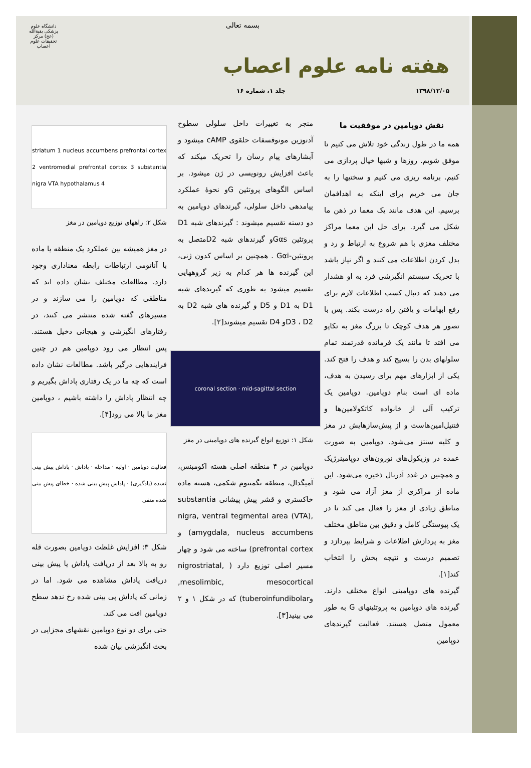بسمه تعالی
هفته نامه علوم اعصاب
۱۳۹۸/۱۲/۰۵ جلد ۱، شماره ۱۶
دانشگاه علوم پزشکی بقیة‌الله (عج) مرکز تحقیقات علوم اعصاب
نقش دوپامین در موفقیت ما
همه ما در طول زندگی خود تلاش می کنیم تا موفق شویم. روزها و شبها خیال پردازی می کنیم. برنامه ریزی می کنیم و سختیها را به جان می خریم برای اینکه به اهدافمان برسیم. این هدف مانند یک معما در ذهن ما شکل می گیرد. برای حل این معما مراکز مختلف مغزی با هم شروع به ارتباط و رد و بدل کردن اطلاعات می کنند و اگر نیاز باشد با تحریک سیستم انگیزشی فرد به او هشدار می دهند که دنبال کسب اطلاعات لازم برای رفع ابهامات و یافتن راه درست بکند. پس با تصور هر هدف کوچک تا بزرگ مغز به تکاپو می افتد تا مانند یک فرمانده قدرتمند تمام سلولهای بدن را بسیج کند و هدف را فتح کند. یکی از ابزارهای مهم برای رسیدن به هدف، ماده ای است بنام دوپامین. دوپامین یک ترکیب آلی از خانواده کاتکولامین‌ها و فنتیل‌امین‌هاست و از پیش‌سازهایش در مغز و کلیه سنتز می‌شود. دوپامین به صورت عمده در وزیکول‌های نورون‌های دوپامینرژیک و همچنین در غدد آدرنال ذخیره می‌شود. این ماده از مراکزی از مغز آزاد می شود و مناطق زیادی از مغز را فعال می کند تا در یک پیوستگی کامل و دقیق بین مناطق مختلف مغز به پردازش اطلاعات و شرایط بپردازد و تصمیم درست و نتیجه بخش را انتخاب کند[۱].
گیرنده های دوپامینی انواع مختلف دارند. گیرنده های دوپامین به پروتئینهای G به طور معمول متصل هستند. فعالیت گیرندهای دوپامین
منجر به تغییرات داخل سلولی سطوح آدنوزین مونوفسفات حلقوی cAMP میشود و آبشارهای پیام رسان را تحریک میکند که باعث افزایش رونویسی در ژن میشود. بر اساس الگوهای پروتئین Gو نحوهٔ عملکرد پیامدهی داخل سلولی، گیرندهای دوپامین به دو دسته تقسیم میشوند : گیرندهای شبه D1 پروتئین Gαsو گیرندهای شبه D2متصل به پروتئین-Gαi . همچنین بر اساس کدون ژنی، این گیرنده ها هر کدام به زیر گروههایی تقسیم میشود به طوری که گیرندهای شبه D1 به D1 و D5 و گیرنده های شبه D2 به D3 ، D2و D4 تقسیم میشوند[۲].
coronal section · mid-sagittal section
شکل ۱: توزیع انواع گیرنده های دوپامینی در مغز
دوپامین در ۴ منطقه اصلی هسته اکومبنس، آمیگدال، منطقه تگمنتوم شکمی، هسته ماده خاکستری و قشر پیش پیشانی substantia nigra, ventral tegmental area (VTA), amygdala, nucleus accumbens) و prefrontal cortex) ساخته می شود و چهار مسیر اصلی توزیع دارد ( nigrostriatal, mesolimbic, mesocortical, وtuberoinfundibolar) که در شکل ۱ و ۲ می بینید[۳].
striatum 1 nucleus accumbens prefrontal cortex 2 ventromedial prefrontal cortex 3 substantia nigra VTA hypothalamus 4
شکل ۲: راههای توزیع دوپامین در مغز
در مغز همیشه بین عملکرد یک منطقه یا ماده با آناتومی ارتباطات رابطه معناداری وجود دارد. مطالعات مختلف نشان داده اند که مناطقی که دوپامین را می سازند و در مسیرهای گفته شده منتشر می کنند، در رفتارهای انگیزشی و هیجانی دخیل هستند. پس انتظار می رود دوپامین هم در چنین فرایندهایی درگیر باشد. مطالعات نشان داده است که چه ما در یک رفتاری پاداش بگیریم و چه انتظار پاداش را داشته باشیم ، دوپامین مغز ما بالا می رود[۴].
فعالیت دوپامین · اولیه · مداخله · پاداش · پاداش پیش بینی نشده (یادگیری) · پاداش پیش بینی شده · خطای پیش بینی شده منفی
شکل ۳: افزایش غلظت دوپامین بصورت قله رو به بالا بعد از دریافت پاداش یا پیش بینی دریافت پاداش مشاهده می شود. اما در زمانی که پاداش پی بینی شده رخ ندهد سطح دوپامین افت می کند.
حتی برای دو نوع دوپامین نقشهای مجزایی در بحث انگیزشی بیان شده